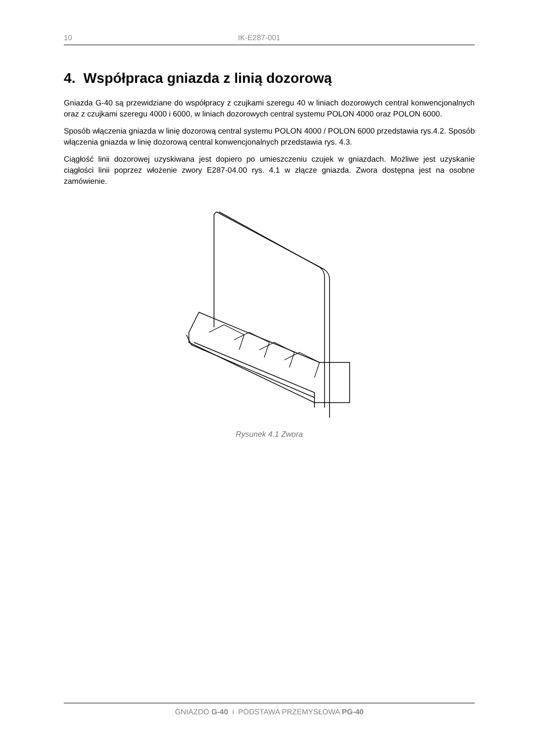10 IK-E287-001
4. Współpraca gniazda z linią dozorową
Gniazda G-40 są przewidziane do współpracy z czujkami szeregu 40 w liniach dozorowych central konwencjonalnych oraz z czujkami szeregu 4000 i 6000, w liniach dozorowych central systemu POLON 4000 oraz POLON 6000.
Sposób włączenia gniazda w linię dozorową central systemu POLON 4000 / POLON 6000 przedstawia rys.4.2. Sposób włączenia gniazda w linię dozorową central konwencjonalnych przedstawia rys. 4.3.
Ciągłość linii dozorowej uzyskiwana jest dopiero po umieszczeniu czujek w gniazdach. Możliwe jest uzyskanie ciągłości linii poprzez włożenie zwory E287-04.00 rys. 4.1 w złącze gniazda. Zwora dostępna jest na osobne zamówienie.
Rysunek 4.1 Zwora
GNIAZDO G-40 i PODSTAWA PRZEMYSŁOWA PG-40